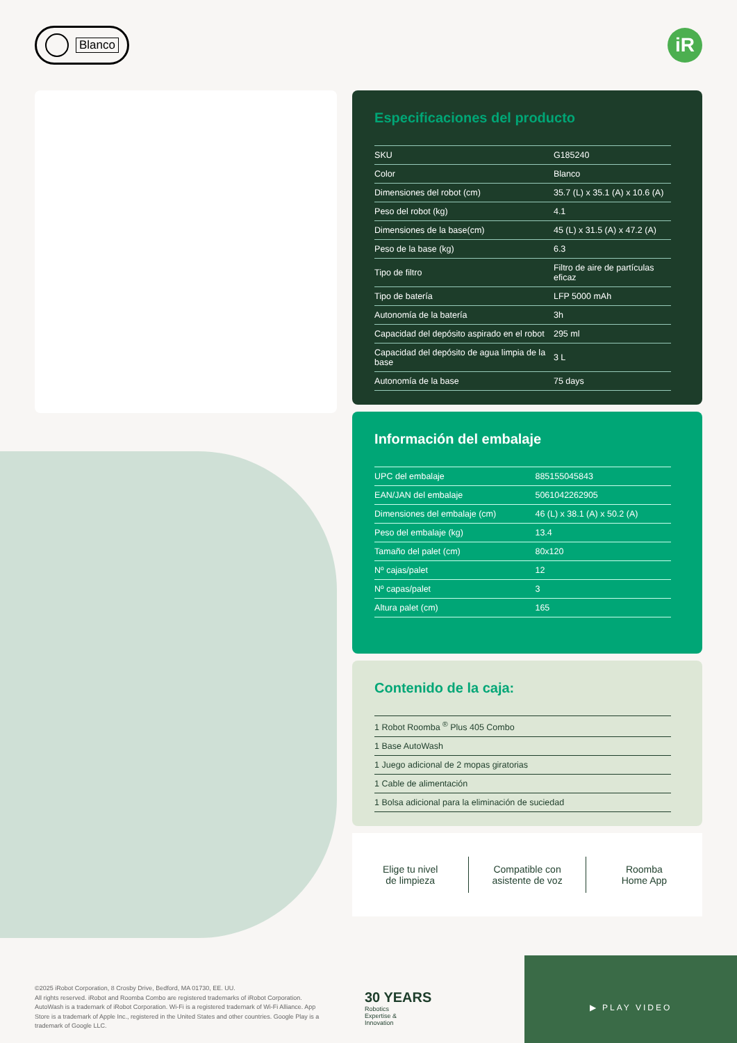Blanco
iR
Especificaciones del producto
| SKU | G185240 |
| Color | Blanco |
| Dimensiones del robot (cm) | 35.7 (L) x 35.1 (A) x 10.6 (A) |
| Peso del robot (kg) | 4.1 |
| Dimensiones de la base(cm) | 45 (L) x 31.5 (A) x 47.2 (A) |
| Peso de la base (kg) | 6.3 |
| Tipo de filtro | Filtro de aire de partículas eficaz |
| Tipo de batería | LFP 5000 mAh |
| Autonomía de la batería | 3h |
| Capacidad del depósito aspirado en el robot | 295 ml |
| Capacidad del depósito de agua limpia de la base | 3 L |
| Autonomía de la base | 75 days |
Información del embalaje
| UPC del embalaje | 885155045843 |
| EAN/JAN del embalaje | 5061042262905 |
| Dimensiones del embalaje (cm) | 46 (L) x 38.1 (A) x 50.2 (A) |
| Peso del embalaje (kg) | 13.4 |
| Tamaño del palet (cm) | 80x120 |
| Nº cajas/palet | 12 |
| Nº capas/palet | 3 |
| Altura palet (cm) | 165 |
Contenido de la caja:
| 1 Robot Roomba <sup>®</sup> Plus 405 Combo |
| 1 Base AutoWash |
| 1 Juego adicional de 2 mopas giratorias |
| 1 Cable de alimentación |
| 1 Bolsa adicional para la eliminación de suciedad |
Elige tu nivel
de limpieza
Compatible con
asistente de voz
Roomba
Home App
©2025 iRobot Corporation, 8 Crosby Drive, Bedford, MA 01730, EE. UU.
All rights reserved. iRobot and Roomba Combo are registered trademarks of iRobot Corporation. AutoWash is a trademark of iRobot Corporation. Wi-Fi is a registered trademark of Wi-Fi Alliance. App Store is a trademark of Apple Inc., registered in the United States and other countries. Google Play is a trademark of Google LLC.
30 YEARS
Robotics
Expertise &
Innovation
▶ PLAY VIDEO